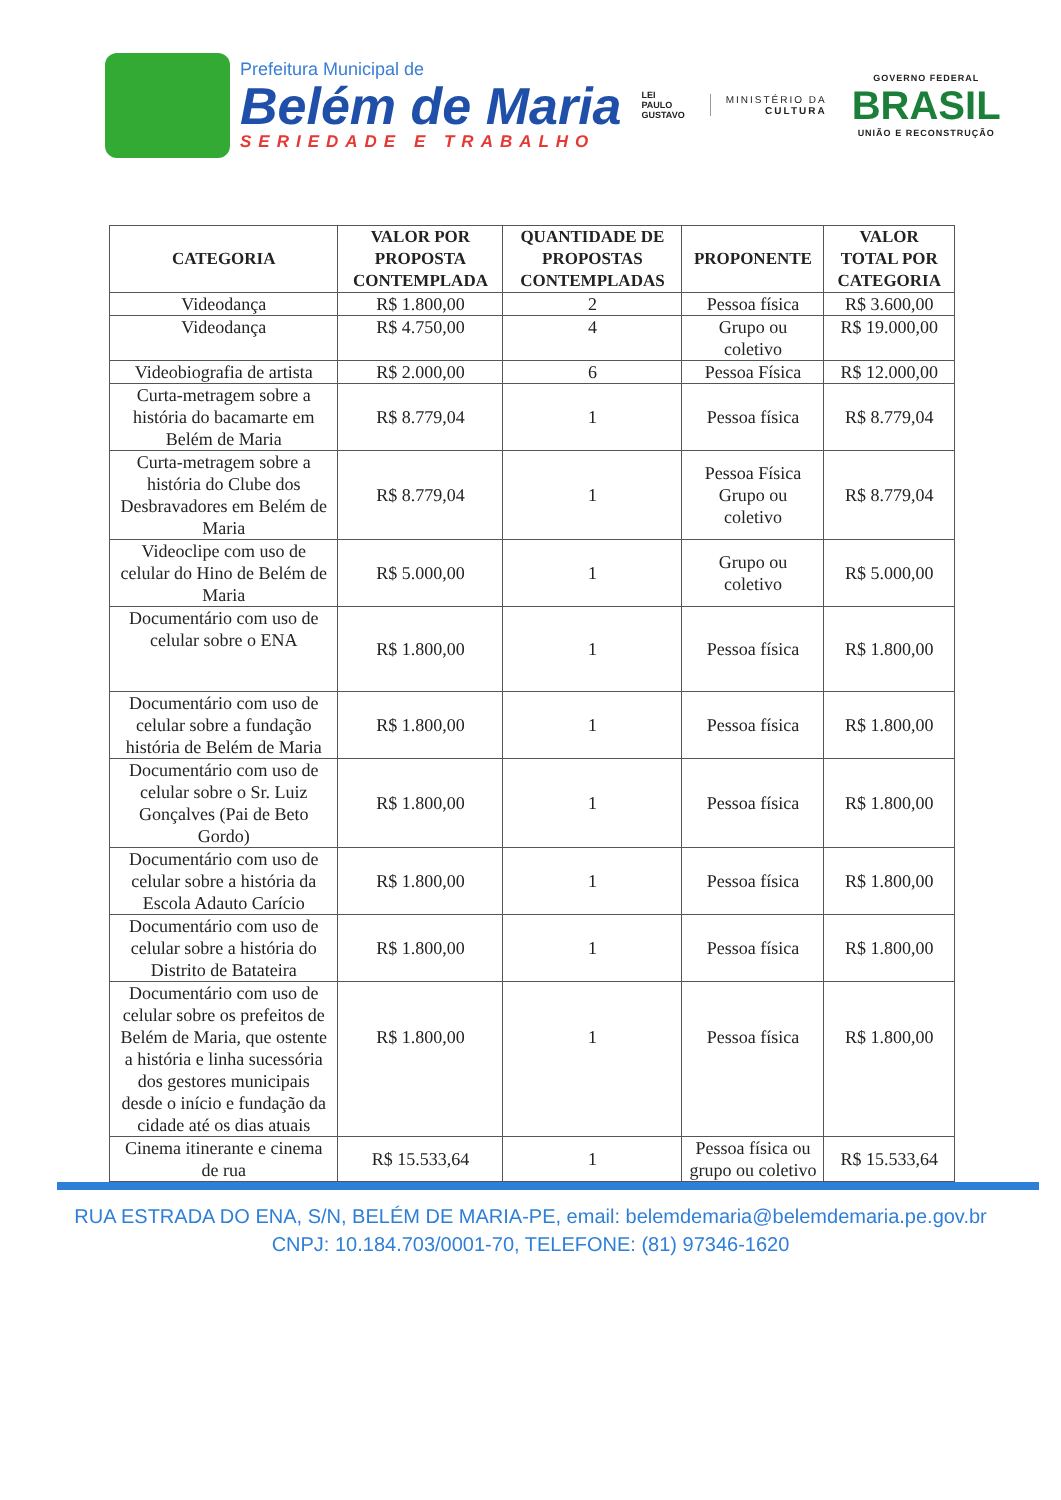Prefeitura Municipal de
Belém de Maria
SERIEDADE E TRABALHO
LEI
PAULO
GUSTAVO
MINISTÉRIO DA
CULTURA
GOVERNO FEDERAL
BRASIL
UNIÃO E RECONSTRUÇÃO
| CATEGORIA | VALOR POR PROPOSTA CONTEMPLADA | QUANTIDADE DE PROPOSTAS CONTEMPLADAS | PROPONENTE | VALOR TOTAL POR CATEGORIA |
| --- | --- | --- | --- | --- |
| Videodança | R$ 1.800,00 | 2 | Pessoa física | R$ 3.600,00 |
| Videodança | R$ 4.750,00 | 4 | Grupo ou coletivo | R$ 19.000,00 |
| Videobiografia de artista | R$ 2.000,00 | 6 | Pessoa Física | R$ 12.000,00 |
| Curta-metragem sobre a história do bacamarte em Belém de Maria | R$ 8.779,04 | 1 | Pessoa física | R$ 8.779,04 |
| Curta-metragem sobre a história do Clube dos Desbravadores em Belém de Maria | R$ 8.779,04 | 1 | Pessoa Física Grupo ou coletivo | R$ 8.779,04 |
| Videoclipe com uso de celular do Hino de Belém de Maria | R$ 5.000,00 | 1 | Grupo ou coletivo | R$ 5.000,00 |
| Documentário com uso de celular sobre o ENA | R$ 1.800,00 | 1 | Pessoa física | R$ 1.800,00 |
| Documentário com uso de celular sobre a fundação história de Belém de Maria | R$ 1.800,00 | 1 | Pessoa física | R$ 1.800,00 |
| Documentário com uso de celular sobre o Sr. Luiz Gonçalves (Pai de Beto Gordo) | R$ 1.800,00 | 1 | Pessoa física | R$ 1.800,00 |
| Documentário com uso de celular sobre a história da Escola Adauto Carício | R$ 1.800,00 | 1 | Pessoa física | R$ 1.800,00 |
| Documentário com uso de celular sobre a história do Distrito de Batateira | R$ 1.800,00 | 1 | Pessoa física | R$ 1.800,00 |
| Documentário com uso de celular sobre os prefeitos de Belém de Maria, que ostente a história e linha sucessória dos gestores municipais desde o início e fundação da cidade até os dias atuais | R$ 1.800,00 | 1 | Pessoa física | R$ 1.800,00 |
| Cinema itinerante e cinema de rua | R$ 15.533,64 | 1 | Pessoa física ou grupo ou coletivo | R$ 15.533,64 |
RUA ESTRADA DO ENA, S/N, BELÉM DE MARIA-PE, email: belemdemaria@belemdemaria.pe.gov.br
CNPJ: 10.184.703/0001-70, TELEFONE: (81) 97346-1620